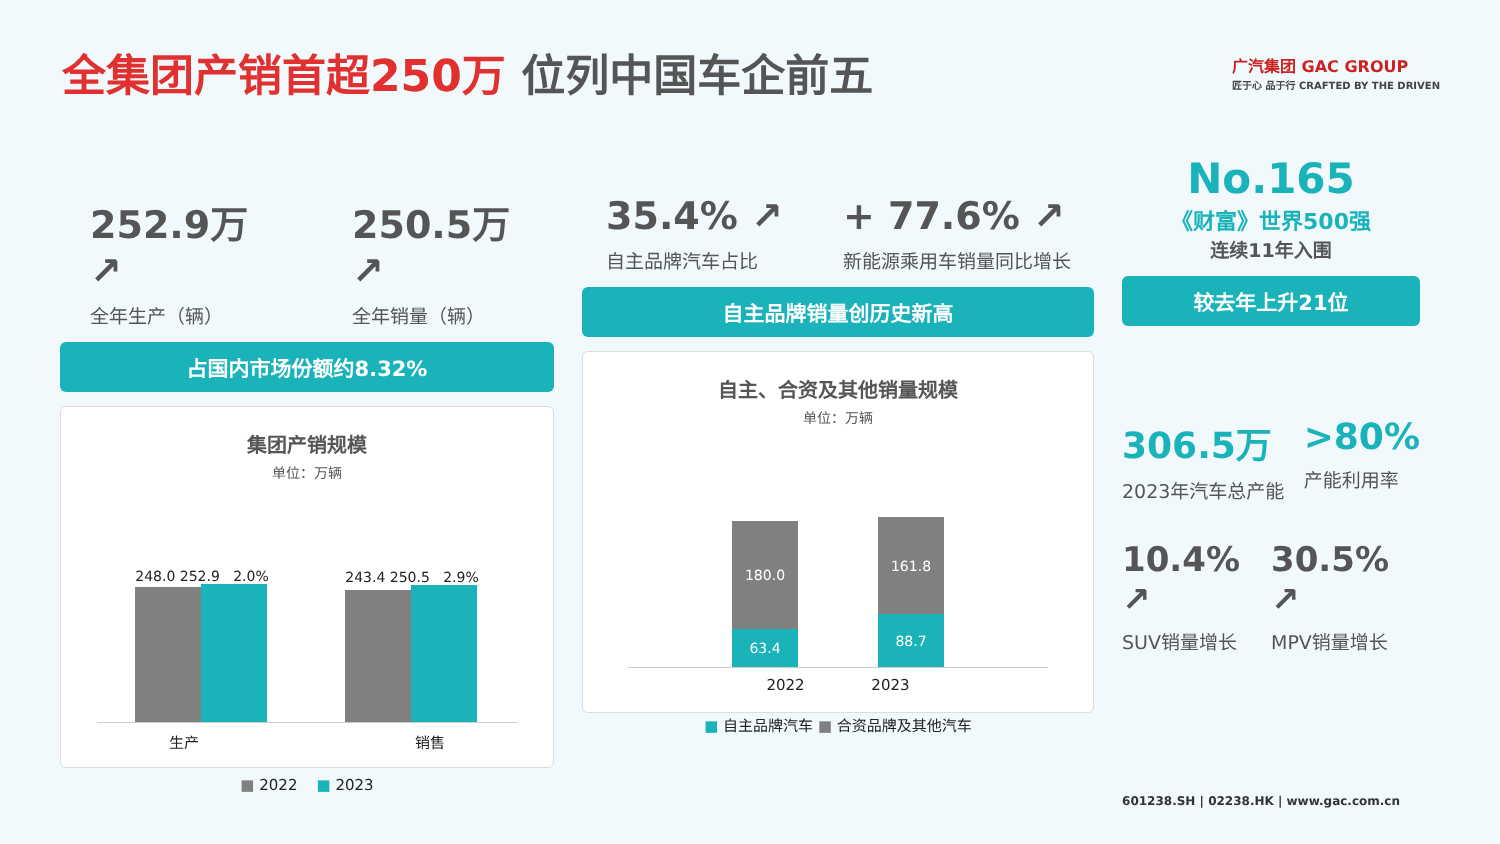全集团产销首超250万 位列中国车企前五
广汽集团 GAC GROUP
匠于心 品于行 CRAFTED BY THE DRIVEN
252.9万 ↗
全年生产（辆）
250.5万 ↗
全年销量（辆）
占国内市场份额约8.32%
集团产销规模
单位：万辆
248.0 252.9 2.0%
243.4 250.5 2.9%
生产 销售
■ 2022 ■ 2023
35.4% ↗
自主品牌汽车占比
+ 77.6% ↗
新能源乘用车销量同比增长
自主品牌销量创历史新高
自主、合资及其他销量规模
单位：万辆
180.0
63.4
161.8
88.7
2022 2023
■ 自主品牌汽车 ■ 合资品牌及其他汽车
No.165
《财富》世界500强
连续11年入围
较去年上升21位
306.5万
2023年汽车总产能
>80%
产能利用率
10.4% ↗
SUV销量增长
30.5% ↗
MPV销量增长
601238.SH | 02238.HK | www.gac.com.cn